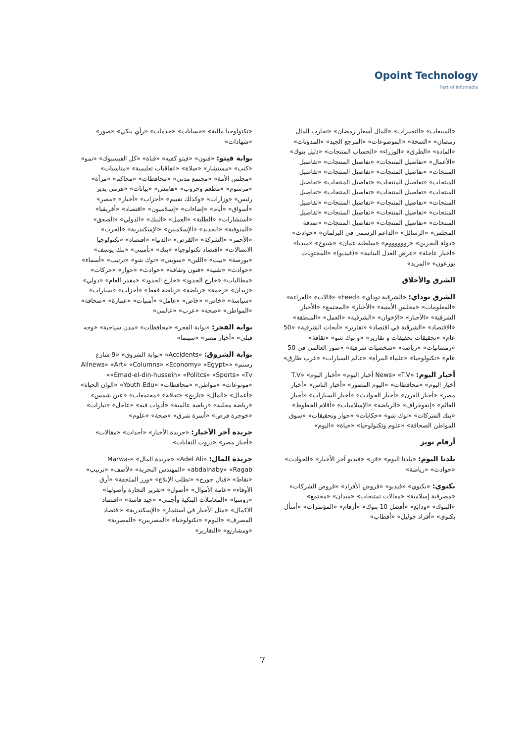Opoint Technology
Part of Infomedia
«تكنولوجيا مالية» «حسابات» «خدمات» «رأي بنكي» «صور» «شهادات»
بوابة فيتو: «فنون» «فيتو كفيه» «قناة» «كل الفيسبوك» «نمو» «كتب» «مستشار» «صلاة» «اتفاقيات تعليمية» «مناسبات» «مجلس الأمة» «مجتمع مدني» «محافظات» «محاكم» «مرأة» «مرسوم» «مطعم وحروب» «هامش» «بيانات» «هرمي يدير رئيس» «وزارات» «وكذلك تقييم» «أحزاب» «أخبار» «مصر» «أسواق» «أيام» «إضاءات» «إسلاميون» «اقتصاد» «أفريقيا» «استشارات» «الطلبة» «العمل» «البنك» «الدولي» «الصعق» «المنوفية» «الجديد» «الإسلاميين» «الإسكندرية» «الحرب» «الأحمر» «الشركة» «القرص» «الدنيا» «اقتصاد» «تكنولوجيا الاتصالات» «اقتصاد تكنولوجيا» «بنك» «تأميني» «بنك يوسف» «بورصة» «بيت» «اللين» «سويني» «توك شو» «ترتيب» «أسماء» «حوادث» «تقنية» «فنون وثقافة» «حوادث» «حوار» «حركات» «مطالبات» «خارج الحدود» «خارج الحدود» «مقدر العام» «دولي» «زيدان» «رحمة» «رياضة» «رياضة فقط» «أحزاب» «سيارات» «سياسة» «خاص» «خاص» «عامل» «أمنيات» «عمارة» «صحافة» «المواطن» «صحة» «عرب» «عالمي»
بوابة الفجر: «بوابة الفجر» «محافظات» «مدن سياحية» «وجه قبلي» «أخبار مصر» «سينما»
بوابة الشروق: «Accidents» «بوابة الشروق» «9 شارع رستم» «Allnews» «Art» «Columns» «Economy» «Egypt» «Emad-el-din-hussein» «Politcs» «Sports» «Tv» «مونوعات» «مواطن» «محافظات» «Youth-Edu» «الوان الحياة» «أعمال» «المال» «تاريخ» «ثقافة» «مجتمعات» «عين شمس» «رياضة محلية» «رياضة عالمية» «أدوات فيه» «عاجل» «تيارات» «خوجرة فرص» «أسرة شرق» «صحة» «علوم»
جريدة آخر الأخبار: «جريدة الأخبار» «أحداث» «مقالات» «أخبار مصر» «دروب النقابات»
جريدة المال: «Adel Ali» «جريدة المال» «Marwa-abdalnaby» «Ragab» «المهندس البحرية» «لأصف» «ترتيب» «نقاط» «قنال جورج» «تطلب الإبلاغ» «ورز الملحقة» «أرق الأوفاء» «عامة الأموال» «أصول» «تقرير التجارة وأصولها» «روسيا» «المعاملات البنكية وأجنبي» «جيد قاسة» «اقتصاد الاكمال» «مثل الأخبار في استثمار» «الإسكندرية» «اقتصاد المصرف» «اليوم» «تكنولوجيا» «المصريين» «المصرية» «ومشاريع» «التقارير»
«المبيعات» «التعبيرات» «المال أسعار رمضان» «تجارب المال رمضان» «الصحة» «الموضوعات» «المرجع الجيد» «المدونات» «المادة» «الطرق» «الوزراء» «الحساب المنتجات» «دليل بنوك» «الأعمال» «تفاصيل المنتجات» «تفاصيل المنتجات» «تفاصيل المنتجات» «تفاصيل المنتجات» «تفاصيل المنتجات» «تفاصيل المنتجات» «تفاصيل المنتجات» «تفاصيل المنتجات» «تفاصيل المنتجات» «تفاصيل المنتجات» «تفاصيل المنتجات» «تفاصيل المنتجات» «تفاصيل المنتجات» «تفاصيل المنتجات» «تفاصيل المنتجات» «تفاصيل المنتجات» «تفاصيل المنتجات» «تفاصيل المنتجات» «تفاصيل المنتجات» «تفاصيل المنتجات» «صدفة المجلس» «الرسائل» «الداعم الرسمي في البرلمان» «حوادث» «دولة البحرين» «زووووووم» «سلطنة عمان» «شيوخ» «ميديا» «اخبار عاجلة» «عرض العدل البنانية» «(فيديو)» «المحتويات يوزعون» «المزيد»
الشرق والأخلاق
الشرق توداي: «الشرقية توداي» «Feed» «قالات» «القراءة» «المعلومات» «مجلس الأمنية» «الأخبار» «المجتمع» «الأخبار الشرقية» «الأخبار» «الإخوان» «الشرقية» «العمل» «المنطقة» «الاقتصاد» «الشرقية في اقتصاد» «تقارير» «أبحاث الشرقية» «50 عام» «تحقيقات تحقيقات و تقارير» «و توك شو» «ثقافة» «رمضانيات» «رياضة» «شخصيات شرقية» «صور العالمي في 50 عام» «تكنولوجيا» «علماء المرأة» «عالم السيارات» «غرب طارق»
أخبار اليوم: «News» «T.V أخبار اليوم» «أخبار اليوم» «T.V أخبار اليوم» «محافظات» «اليوم المصور» «أخبار الناس» «أخبار مصر» «أخبار القرن» «أخبار الحوادث» «أخبار السيارات» «أخبار العالم» «إنفوجراف» «الرياضة» «الإسلاميات» «أقلام الخطوط» «بنك الشركات» «توك شو» «حكايات» «حوار وتحقيقات» «سوق المواطن الصحافة» «علوم وتكنولوجيا» «حياة» «اليوم»
أرقام تويز
بلدنا اليوم: «بلدنا اليوم» «فن» «فيديو آخر الأخبار» «الحوادث» «حوادث» «رياضة»
بكنوي: «بكنوي» «فيديو» «قروض الأفراد» «قروض الشركات» «مصرفية إسلامية» «مقالات تمتنجات» «ميدان» «مجتمع» «البنوك» «ودائع» «أفضل 10 بنوك» «أرقام» «المؤتمرات» «أسأل بكنوي» «أفراد جوليل» «أقطاب»
7